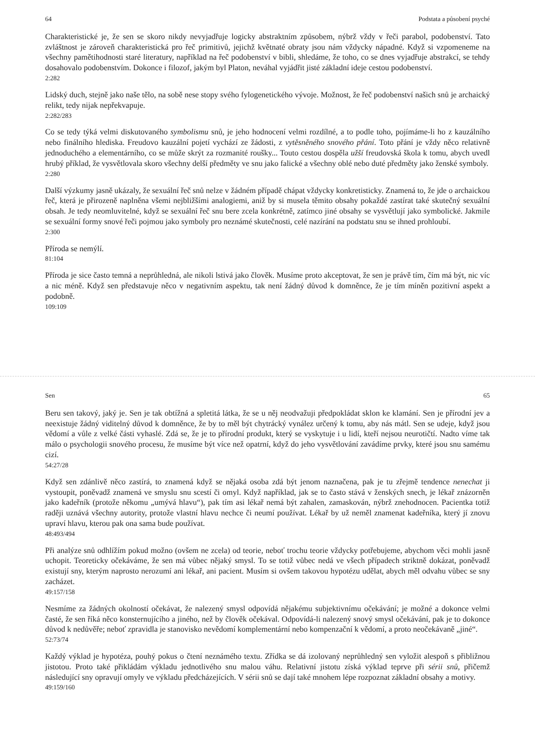64 Podstata a působení psyché
Charakteristické je, že sen se skoro nikdy nevyjadřuje logicky abstraktním způsobem, nýbrž vždy v řeči parabol, podobenství. Tato zvláštnost je zároveň charakteristická pro řeč primitivů, jejichž květnaté obraty jsou nám vždycky nápadné. Když si vzpomeneme na všechny pamětihodnosti staré literatury, například na řeč podobenství v bibli, shledáme, že toho, co se dnes vyjadřuje abstrakcí, se tehdy dosahovalo podobenstvím. Dokonce i filozof, jakým byl Platon, neváhal vyjádřit jisté základní ideje cestou podobenství.
2:282
Lidský duch, stejně jako naše tělo, na sobě nese stopy svého fylogenetického vývoje. Možnost, že řeč podobenství našich snů je archaický relikt, tedy nijak nepřekvapuje.
2:282/283
Co se tedy týká velmi diskutovaného symbolismu snů, je jeho hodnocení velmi rozdílné, a to podle toho, pojímáme-li ho z kauzálního nebo finálního hlediska. Freudovo kauzální pojetí vychází ze žádosti, z vytěsněného snového přání. Toto přání je vždy něco relativně jednoduchého a elementárního, co se může skrýt za rozmanité roušky... Touto cestou dospěla užší freudovská škola k tomu, abych uvedl hrubý příklad, že vysvětlovala skoro všechny delší předměty ve snu jako falické a všechny oblé nebo duté předměty jako ženské symboly.
2:280
Další výzkumy jasně ukázaly, že sexuální řeč snů nelze v žádném případě chápat vždycky konkretisticky. Znamená to, že jde o archaickou řeč, která je přirozeně naplněna všemi nejbližšími analogiemi, aniž by si musela těmito obsahy pokaždé zastírat také skutečný sexuální obsah. Je tedy neomluvitelné, když se sexuální řeč snu bere zcela konkrétně, zatímco jiné obsahy se vysvětlují jako symbolické. Jakmile se sexuální formy snové řeči pojmou jako symboly pro neznámé skutečnosti, celé nazírání na podstatu snu se ihned prohloubí.
2:300
Příroda se nemýlí.
81:104
Příroda je sice často temná a neprůhledná, ale nikoli lstivá jako člověk. Musíme proto akceptovat, že sen je právě tím, čím má být, nic víc a nic méně. Když sen představuje něco v negativním aspektu, tak není žádný důvod k domněnce, že je tím míněn pozitivní aspekt a podobně.
109:109
Sen 65
Beru sen takový, jaký je. Sen je tak obtížná a spletitá látka, že se u něj neodvažuji předpokládat sklon ke klamání. Sen je přírodní jev a neexistuje žádný viditelný důvod k domněnce, že by to měl být chytrácký vynález určený k tomu, aby nás mátl. Sen se udeje, když jsou vědomí a vůle z velké části vyhaslé. Zdá se, že je to přírodní produkt, který se vyskytuje i u lidí, kteří nejsou neurotičtí. Nadto víme tak málo o psychologii snového procesu, že musíme být více než opatrní, když do jeho vysvětlování zavádíme prvky, které jsou snu samému cizí.
54:27/28
Když sen zdánlivě něco zastírá, to znamená když se nějaká osoba zdá být jenom naznačena, pak je tu zřejmě tendence nenechat ji vystoupit, poněvadž znamená ve smyslu snu scestí či omyl. Když například, jak se to často stává v ženských snech, je lékař znázorněn jako kadeřník (protože někomu „umývá hlavu“), pak tím asi lékař nemá být zahalen, zamaskován, nýbrž znehodnocen. Pacientka totiž raději uznává všechny autority, protože vlastní hlavu nechce či neumí používat. Lékař by už neměl znamenat kadeřníka, který jí znovu upraví hlavu, kterou pak ona sama bude používat.
48:493/494
Při analýze snů odhlížím pokud možno (ovšem ne zcela) od teorie, neboť trochu teorie vždycky potřebujeme, abychom věci mohli jasně uchopit. Teoreticky očekáváme, že sen má vůbec nějaký smysl. To se totiž vůbec nedá ve všech případech striktně dokázat, poněvadž existují sny, kterým naprosto nerozumí ani lékař, ani pacient. Musím si ovšem takovou hypotézu udělat, abych měl odvahu vůbec se sny zacházet.
49:157/158
Nesmíme za žádných okolností očekávat, že nalezený smysl odpovídá nějakému subjektivnímu očekávání; je možné a dokonce velmi časté, že sen říká něco konsternujícího a jiného, než by člověk očekával. Odpovídá-li nalezený snový smysl očekávání, pak je to dokonce důvod k nedůvěře; neboť zpravidla je stanovisko nevědomí komplementární nebo kompenzační k vědomí, a proto neočekávaně „jiné“.
52:73/74
Každý výklad je hypotéza, pouhý pokus o čtení neznámého textu. Zřídka se dá izolovaný neprůhledný sen vyložit alespoň s přibližnou jistotou. Proto také přikládám výkladu jednotlivého snu malou váhu. Relativní jistotu získá výklad teprve při sérii snů, přičemž následující sny opravují omyly ve výkladu předcházejících. V sérii snů se dají také mnohem lépe rozpoznat základní obsahy a motivy.
49:159/160